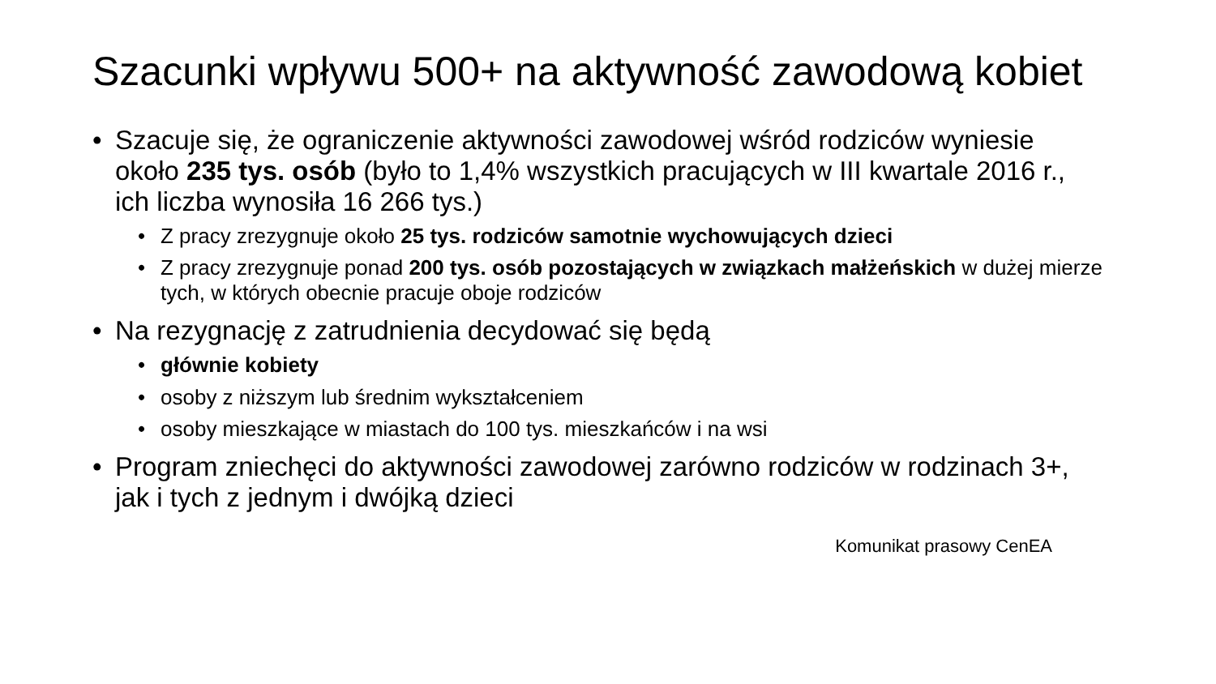Szacunki wpływu 500+ na aktywność zawodową kobiet
• Szacuje się, że ograniczenie aktywności zawodowej wśród rodziców wyniesie około 235 tys. osób (było to 1,4% wszystkich pracujących w III kwartale 2016 r., ich liczba wynosiła 16 266 tys.)
• Z pracy zrezygnuje około 25 tys. rodziców samotnie wychowujących dzieci
• Z pracy zrezygnuje ponad 200 tys. osób pozostających w związkach małżeńskich w dużej mierze tych, w których obecnie pracuje oboje rodziców
• Na rezygnację z zatrudnienia decydować się będą
• głównie kobiety
• osoby z niższym lub średnim wykształceniem
• osoby mieszkające w miastach do 100 tys. mieszkańców i na wsi
• Program zniechęci do aktywności zawodowej zarówno rodziców w rodzinach 3+, jak i tych z jednym i dwójką dzieci
Komunikat prasowy CenEA